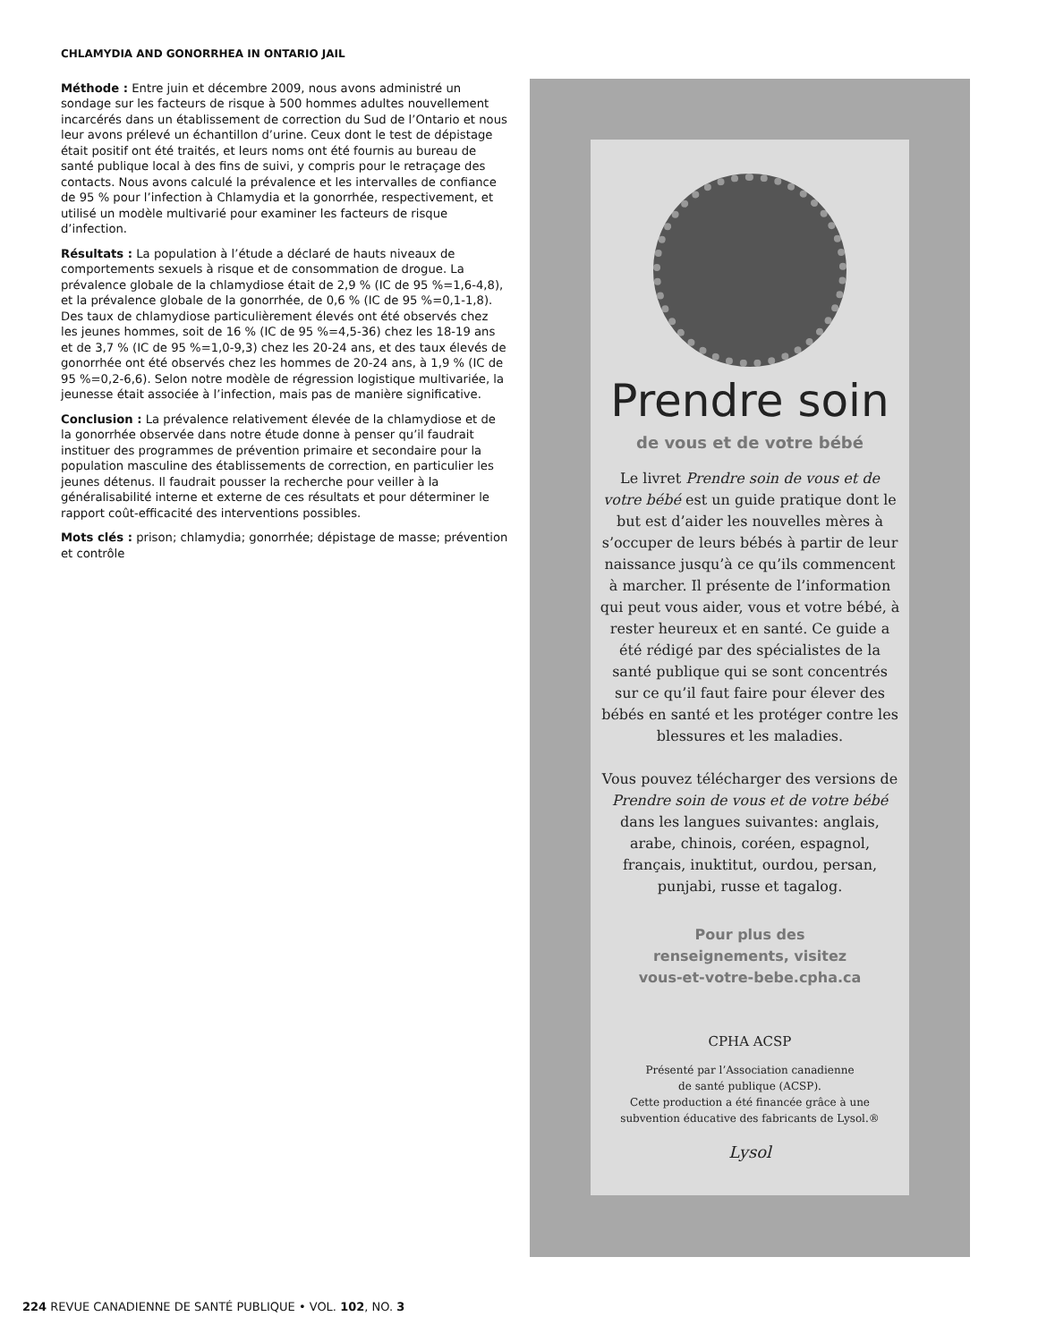CHLAMYDIA AND GONORRHEA IN ONTARIO JAIL
Méthode : Entre juin et décembre 2009, nous avons administré un sondage sur les facteurs de risque à 500 hommes adultes nouvellement incarcérés dans un établissement de correction du Sud de l’Ontario et nous leur avons prélevé un échantillon d’urine. Ceux dont le test de dépistage était positif ont été traités, et leurs noms ont été fournis au bureau de santé publique local à des fins de suivi, y compris pour le retraçage des contacts. Nous avons calculé la prévalence et les intervalles de confiance de 95 % pour l’infection à Chlamydia et la gonorrhée, respectivement, et utilisé un modèle multivarié pour examiner les facteurs de risque d’infection.
Résultats : La population à l’étude a déclaré de hauts niveaux de comportements sexuels à risque et de consommation de drogue. La prévalence globale de la chlamydiose était de 2,9 % (IC de 95 %=1,6-4,8), et la prévalence globale de la gonorrhée, de 0,6 % (IC de 95 %=0,1-1,8). Des taux de chlamydiose particulièrement élevés ont été observés chez les jeunes hommes, soit de 16 % (IC de 95 %=4,5-36) chez les 18-19 ans et de 3,7 % (IC de 95 %=1,0-9,3) chez les 20-24 ans, et des taux élevés de gonorrhée ont été observés chez les hommes de 20-24 ans, à 1,9 % (IC de 95 %=0,2-6,6). Selon notre modèle de régression logistique multivariée, la jeunesse était associée à l’infection, mais pas de manière significative.
Conclusion : La prévalence relativement élevée de la chlamydiose et de la gonorrhée observée dans notre étude donne à penser qu’il faudrait instituer des programmes de prévention primaire et secondaire pour la population masculine des établissements de correction, en particulier les jeunes détenus. Il faudrait pousser la recherche pour veiller à la généralisabilité interne et externe de ces résultats et pour déterminer le rapport coût-efficacité des interventions possibles.
Mots clés : prison; chlamydia; gonorrhée; dépistage de masse; prévention et contrôle
Prendre soin
de vous et de votre bébé
Le livret Prendre soin de vous et de votre bébé est un guide pratique dont le but est d’aider les nouvelles mères à s’occuper de leurs bébés à partir de leur naissance jusqu’à ce qu’ils commencent à marcher. Il présente de l’information qui peut vous aider, vous et votre bébé, à rester heureux et en santé. Ce guide a été rédigé par des spécialistes de la santé publique qui se sont concentrés sur ce qu’il faut faire pour élever des bébés en santé et les protéger contre les blessures et les maladies.
Vous pouvez télécharger des versions de Prendre soin de vous et de votre bébé dans les langues suivantes: anglais, arabe, chinois, coréen, espagnol, français, inuktitut, ourdou, persan, punjabi, russe et tagalog.
Pour plus des
renseignements, visitez
vous-et-votre-bebe.cpha.ca
CPHA ACSP
Présenté par l’Association canadienne
de santé publique (ACSP).
Cette production a été financée grâce à une
subvention éducative des fabricants de Lysol.®
Lysol
224 REVUE CANADIENNE DE SANTÉ PUBLIQUE • VOL. 102, NO. 3